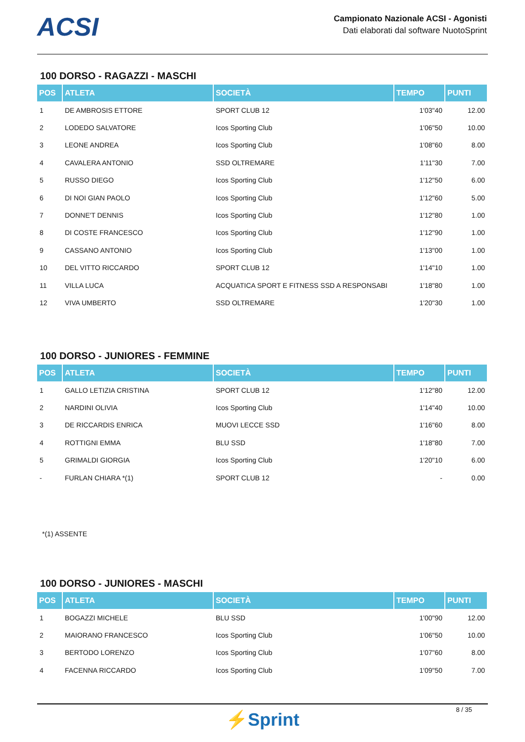ACSI
Campionato Nazionale ACSI - Agonisti
Dati elaborati dal software NuotoSprint
100 DORSO - RAGAZZI - MASCHI
| POS | ATLETA | SOCIETÀ | TEMPO | PUNTI |
| --- | --- | --- | --- | --- |
| 1 | DE AMBROSIS ETTORE | SPORT CLUB 12 | 1'03"40 | 12.00 |
| 2 | LODEDO SALVATORE | Icos Sporting Club | 1'06"50 | 10.00 |
| 3 | LEONE ANDREA | Icos Sporting Club | 1'08"60 | 8.00 |
| 4 | CAVALERA ANTONIO | SSD OLTREMARE | 1'11"30 | 7.00 |
| 5 | RUSSO DIEGO | Icos Sporting Club | 1'12"50 | 6.00 |
| 6 | DI NOI GIAN PAOLO | Icos Sporting Club | 1'12"60 | 5.00 |
| 7 | DONNE'T DENNIS | Icos Sporting Club | 1'12"80 | 1.00 |
| 8 | DI COSTE FRANCESCO | Icos Sporting Club | 1'12"90 | 1.00 |
| 9 | CASSANO ANTONIO | Icos Sporting Club | 1'13"00 | 1.00 |
| 10 | DEL VITTO RICCARDO | SPORT CLUB 12 | 1'14"10 | 1.00 |
| 11 | VILLA LUCA | ACQUATICA SPORT E FITNESS SSD A RESPONSABI | 1'18"80 | 1.00 |
| 12 | VIVA UMBERTO | SSD OLTREMARE | 1'20"30 | 1.00 |
100 DORSO - JUNIORES - FEMMINE
| POS | ATLETA | SOCIETÀ | TEMPO | PUNTI |
| --- | --- | --- | --- | --- |
| 1 | GALLO LETIZIA CRISTINA | SPORT CLUB 12 | 1'12"80 | 12.00 |
| 2 | NARDINI OLIVIA | Icos Sporting Club | 1'14"40 | 10.00 |
| 3 | DE RICCARDIS ENRICA | MUOVI LECCE SSD | 1'16"60 | 8.00 |
| 4 | ROTTIGNI EMMA | BLU SSD | 1'18"80 | 7.00 |
| 5 | GRIMALDI GIORGIA | Icos Sporting Club | 1'20"10 | 6.00 |
| - | FURLAN CHIARA *(1) | SPORT CLUB 12 | - | 0.00 |
*(1) ASSENTE
100 DORSO - JUNIORES - MASCHI
| POS | ATLETA | SOCIETÀ | TEMPO | PUNTI |
| --- | --- | --- | --- | --- |
| 1 | BOGAZZI MICHELE | BLU SSD | 1'00"90 | 12.00 |
| 2 | MAIORANO FRANCESCO | Icos Sporting Club | 1'06"50 | 10.00 |
| 3 | BERTODO LORENZO | Icos Sporting Club | 1'07"60 | 8.00 |
| 4 | FACENNA RICCARDO | Icos Sporting Club | 1'09"50 | 7.00 |
8 / 35
⚡Sprint